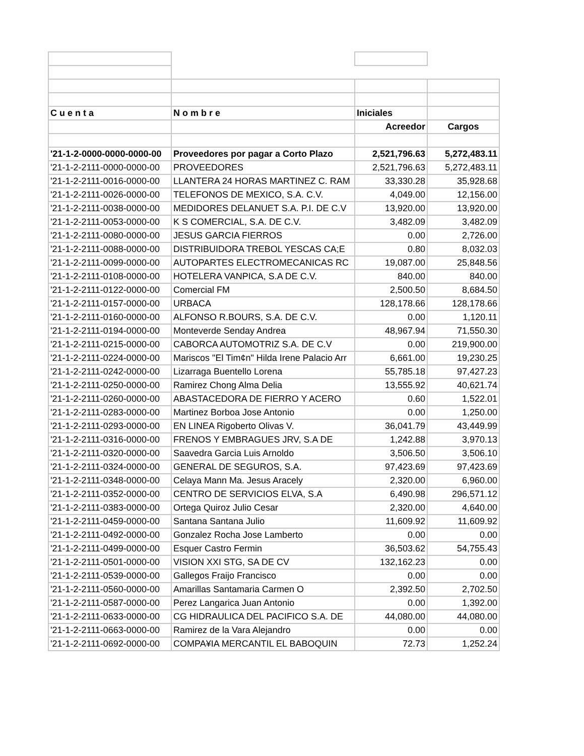| C u e n t a | N o m b r e | Iniciales | |
| | | Acreedor | Cargos |
| '21-1-2-0000-0000-0000-00 | Proveedores por pagar a Corto Plazo | 2,521,796.63 | 5,272,483.11 |
| '21-1-2-2111-0000-0000-00 | PROVEEDORES | 2,521,796.63 | 5,272,483.11 |
| '21-1-2-2111-0016-0000-00 | LLANTERA 24 HORAS MARTINEZ C. RAM | 33,330.28 | 35,928.68 |
| '21-1-2-2111-0026-0000-00 | TELEFONOS DE MEXICO, S.A. C.V. | 4,049.00 | 12,156.00 |
| '21-1-2-2111-0038-0000-00 | MEDIDORES DELANUET S.A. P.I. DE C.V | 13,920.00 | 13,920.00 |
| '21-1-2-2111-0053-0000-00 | K S COMERCIAL, S.A. DE C.V. | 3,482.09 | 3,482.09 |
| '21-1-2-2111-0080-0000-00 | JESUS GARCIA FIERROS | 0.00 | 2,726.00 |
| '21-1-2-2111-0088-0000-00 | DISTRIBUIDORA TREBOL YESCAS CA;E | 0.80 | 8,032.03 |
| '21-1-2-2111-0099-0000-00 | AUTOPARTES ELECTROMECANICAS RC | 19,087.00 | 25,848.56 |
| '21-1-2-2111-0108-0000-00 | HOTELERA VANPICA, S.A DE C.V. | 840.00 | 840.00 |
| '21-1-2-2111-0122-0000-00 | Comercial FM | 2,500.50 | 8,684.50 |
| '21-1-2-2111-0157-0000-00 | URBACA | 128,178.66 | 128,178.66 |
| '21-1-2-2111-0160-0000-00 | ALFONSO R.BOURS, S.A. DE C.V. | 0.00 | 1,120.11 |
| '21-1-2-2111-0194-0000-00 | Monteverde Senday Andrea | 48,967.94 | 71,550.30 |
| '21-1-2-2111-0215-0000-00 | CABORCA AUTOMOTRIZ S.A. DE C.V | 0.00 | 219,900.00 |
| '21-1-2-2111-0224-0000-00 | Mariscos "El Tim¢n" Hilda Irene Palacio Arr | 6,661.00 | 19,230.25 |
| '21-1-2-2111-0242-0000-00 | Lizarraga Buentello Lorena | 55,785.18 | 97,427.23 |
| '21-1-2-2111-0250-0000-00 | Ramirez Chong Alma Delia | 13,555.92 | 40,621.74 |
| '21-1-2-2111-0260-0000-00 | ABASTACEDORA DE FIERRO Y ACERO | 0.60 | 1,522.01 |
| '21-1-2-2111-0283-0000-00 | Martinez Borboa Jose Antonio | 0.00 | 1,250.00 |
| '21-1-2-2111-0293-0000-00 | EN LINEA Rigoberto Olivas V. | 36,041.79 | 43,449.99 |
| '21-1-2-2111-0316-0000-00 | FRENOS Y EMBRAGUES JRV, S.A DE | 1,242.88 | 3,970.13 |
| '21-1-2-2111-0320-0000-00 | Saavedra Garcia Luis Arnoldo | 3,506.50 | 3,506.10 |
| '21-1-2-2111-0324-0000-00 | GENERAL DE SEGUROS, S.A. | 97,423.69 | 97,423.69 |
| '21-1-2-2111-0348-0000-00 | Celaya Mann Ma. Jesus Aracely | 2,320.00 | 6,960.00 |
| '21-1-2-2111-0352-0000-00 | CENTRO DE SERVICIOS ELVA, S.A | 6,490.98 | 296,571.12 |
| '21-1-2-2111-0383-0000-00 | Ortega Quiroz Julio Cesar | 2,320.00 | 4,640.00 |
| '21-1-2-2111-0459-0000-00 | Santana Santana Julio | 11,609.92 | 11,609.92 |
| '21-1-2-2111-0492-0000-00 | Gonzalez Rocha Jose Lamberto | 0.00 | 0.00 |
| '21-1-2-2111-0499-0000-00 | Esquer Castro Fermin | 36,503.62 | 54,755.43 |
| '21-1-2-2111-0501-0000-00 | VISION XXI STG, SA DE CV | 132,162.23 | 0.00 |
| '21-1-2-2111-0539-0000-00 | Gallegos Fraijo Francisco | 0.00 | 0.00 |
| '21-1-2-2111-0560-0000-00 | Amarillas Santamaria Carmen O | 2,392.50 | 2,702.50 |
| '21-1-2-2111-0587-0000-00 | Perez Langarica Juan Antonio | 0.00 | 1,392.00 |
| '21-1-2-2111-0633-0000-00 | CG HIDRAULICA DEL PACIFICO S.A. DE | 44,080.00 | 44,080.00 |
| '21-1-2-2111-0663-0000-00 | Ramirez de la Vara Alejandro | 0.00 | 0.00 |
| '21-1-2-2111-0692-0000-00 | COMPA¥IA MERCANTIL EL BABOQUIN | 72.73 | 1,252.24 |